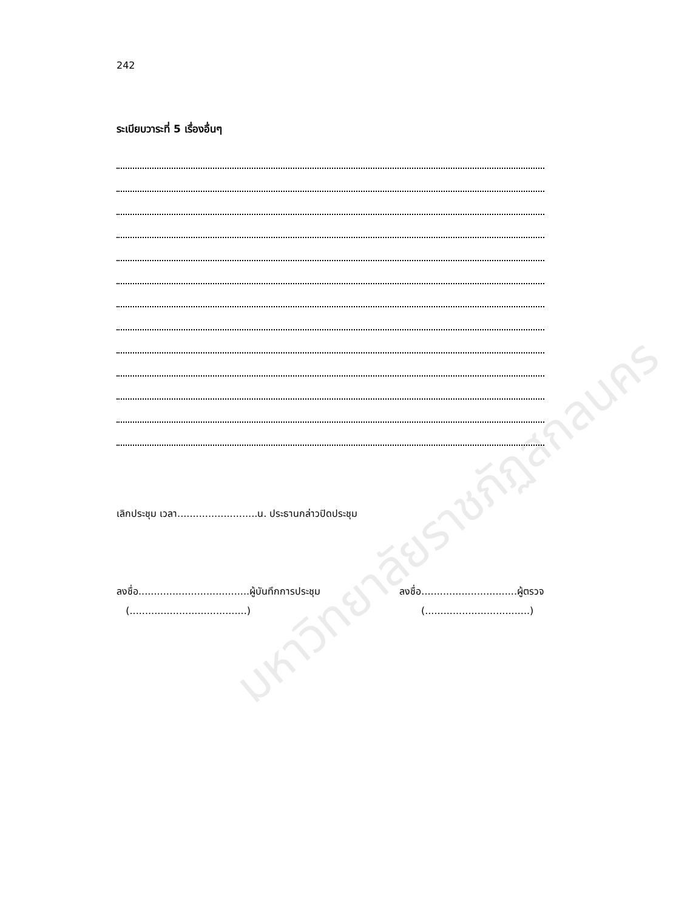242
ระเบียบวาระที่ 5 เรื่องอื่นๆ
เลิกประชุม เวลา..........................น. ประธานกล่าวปิดประชุม
ลงชื่อ....................................ผู้บันทึกการประชุม
(......................................)
ลงชื่อ...............................ผู้ตรวจ
(..................................)
มหาวิทยาลัยราชภัฏสกลนคร